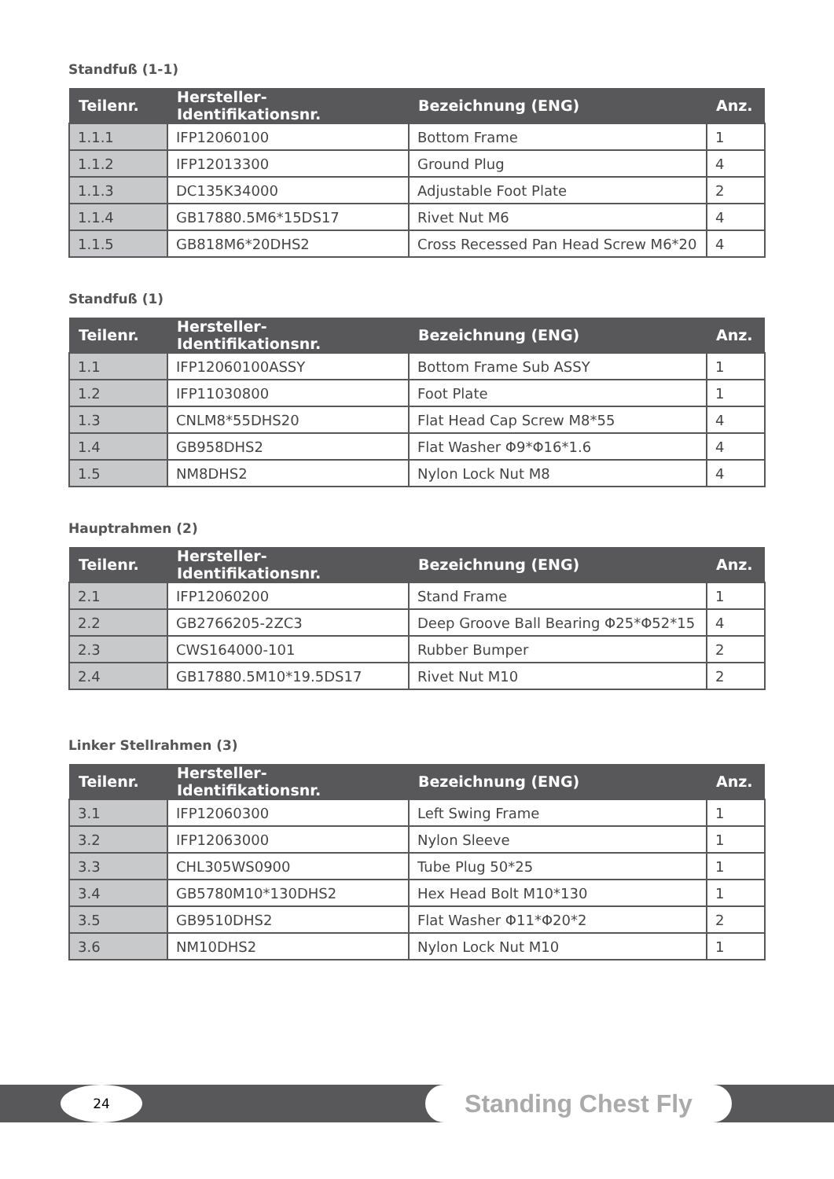Standfuß (1-1)
| Teilenr. | Hersteller-Identifikationsnr. | Bezeichnung (ENG) | Anz. |
| --- | --- | --- | --- |
| 1.1.1 | IFP12060100 | Bottom Frame | 1 |
| 1.1.2 | IFP12013300 | Ground Plug | 4 |
| 1.1.3 | DC135K34000 | Adjustable Foot Plate | 2 |
| 1.1.4 | GB17880.5M6*15DS17 | Rivet Nut M6 | 4 |
| 1.1.5 | GB818M6*20DHS2 | Cross Recessed Pan Head Screw M6*20 | 4 |
Standfuß (1)
| Teilenr. | Hersteller-Identifikationsnr. | Bezeichnung (ENG) | Anz. |
| --- | --- | --- | --- |
| 1.1 | IFP12060100ASSY | Bottom Frame Sub ASSY | 1 |
| 1.2 | IFP11030800 | Foot Plate | 1 |
| 1.3 | CNLM8*55DHS20 | Flat Head Cap Screw M8*55 | 4 |
| 1.4 | GB958DHS2 | Flat Washer Φ9*Φ16*1.6 | 4 |
| 1.5 | NM8DHS2 | Nylon Lock Nut M8 | 4 |
Hauptrahmen (2)
| Teilenr. | Hersteller-Identifikationsnr. | Bezeichnung (ENG) | Anz. |
| --- | --- | --- | --- |
| 2.1 | IFP12060200 | Stand Frame | 1 |
| 2.2 | GB2766205-2ZC3 | Deep Groove Ball Bearing Φ25*Φ52*15 | 4 |
| 2.3 | CWS164000-101 | Rubber Bumper | 2 |
| 2.4 | GB17880.5M10*19.5DS17 | Rivet Nut M10 | 2 |
Linker Stellrahmen (3)
| Teilenr. | Hersteller-Identifikationsnr. | Bezeichnung (ENG) | Anz. |
| --- | --- | --- | --- |
| 3.1 | IFP12060300 | Left Swing Frame | 1 |
| 3.2 | IFP12063000 | Nylon Sleeve | 1 |
| 3.3 | CHL305WS0900 | Tube Plug 50*25 | 1 |
| 3.4 | GB5780M10*130DHS2 | Hex Head Bolt M10*130 | 1 |
| 3.5 | GB9510DHS2 | Flat Washer Φ11*Φ20*2 | 2 |
| 3.6 | NM10DHS2 | Nylon Lock Nut M10 | 1 |
24
Standing Chest Fly